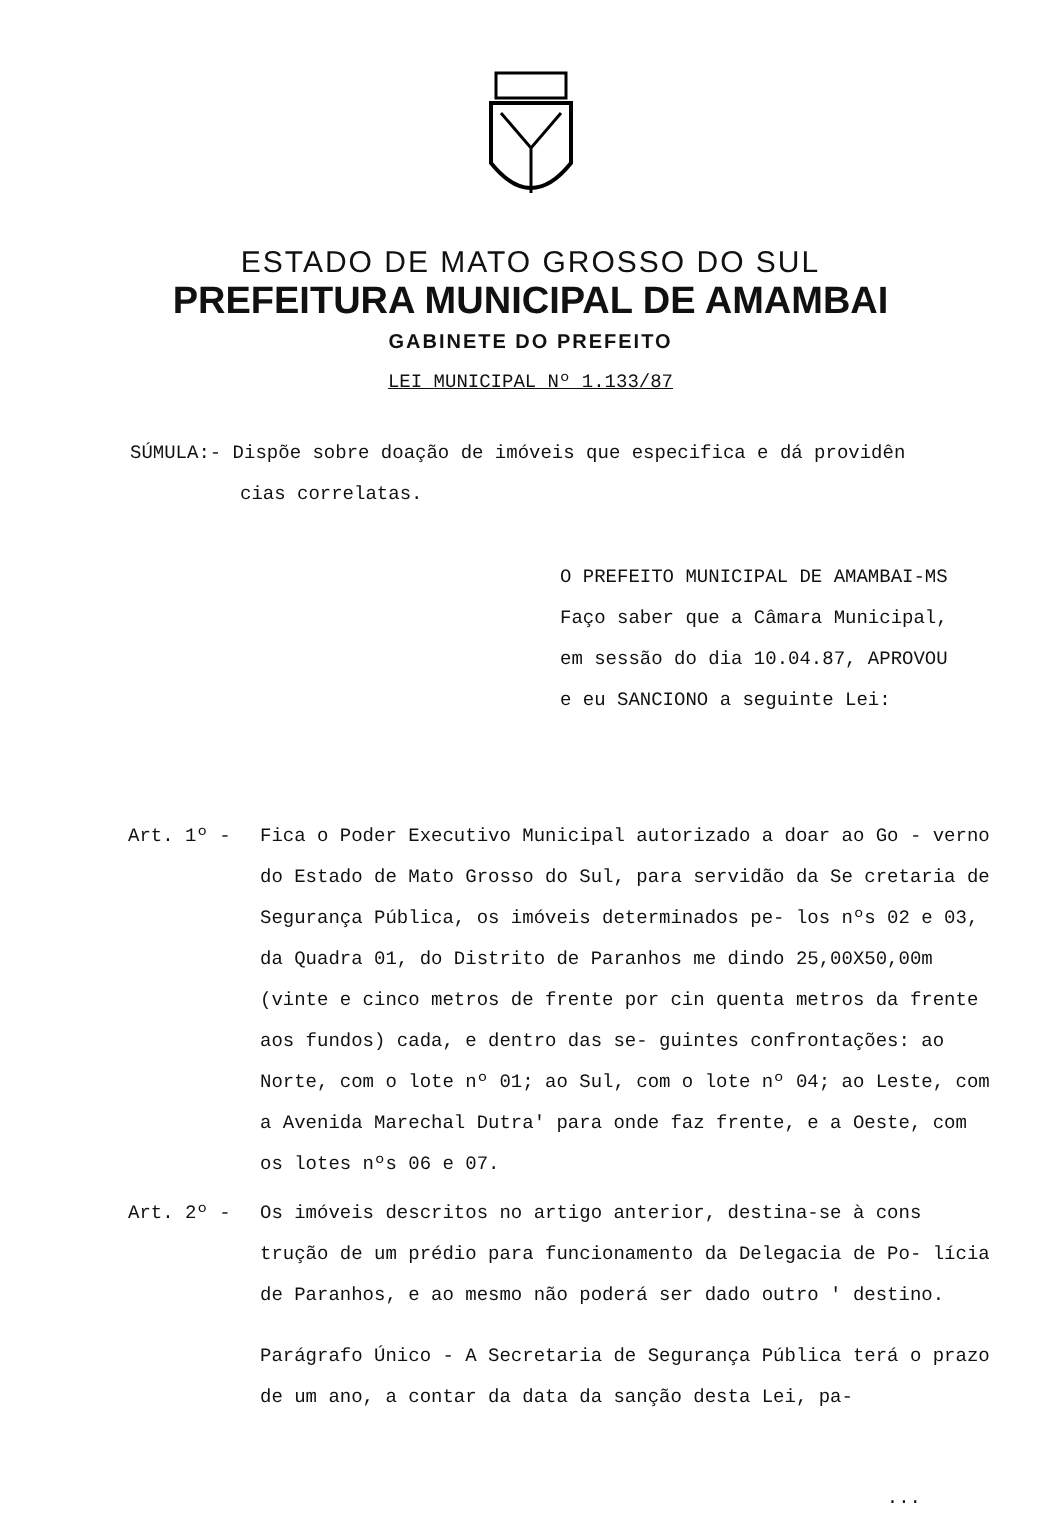ESTADO DE MATO GROSSO DO SUL
PREFEITURA MUNICIPAL DE AMAMBAI
GABINETE DO PREFEITO
LEI MUNICIPAL Nº 1.133/87
SÚMULA:- Dispõe sobre doação de imóveis que especifica e dá providên
cias correlatas.
O PREFEITO MUNICIPAL DE AMAMBAI-MS
Faço saber que a Câmara Municipal,
em sessão do dia 10.04.87, APROVOU
e eu SANCIONO a seguinte Lei:
Art. 1º - Fica o Poder Executivo Municipal autorizado a doar ao Go - verno do Estado de Mato Grosso do Sul, para servidão da Se cretaria de Segurança Pública, os imóveis determinados pe- los nºs 02 e 03, da Quadra 01, do Distrito de Paranhos me dindo 25,00X50,00m (vinte e cinco metros de frente por cin quenta metros da frente aos fundos) cada, e dentro das se- guintes confrontações: ao Norte, com o lote nº 01; ao Sul, com o lote nº 04; ao Leste, com a Avenida Marechal Dutra' para onde faz frente, e a Oeste, com os lotes nºs 06 e 07.
Art. 2º - Os imóveis descritos no artigo anterior, destina-se à cons trução de um prédio para funcionamento da Delegacia de Po- lícia de Paranhos, e ao mesmo não poderá ser dado outro ' destino.
Parágrafo Único - A Secretaria de Segurança Pública terá o prazo de um ano, a contar da data da sanção desta Lei, pa-
...